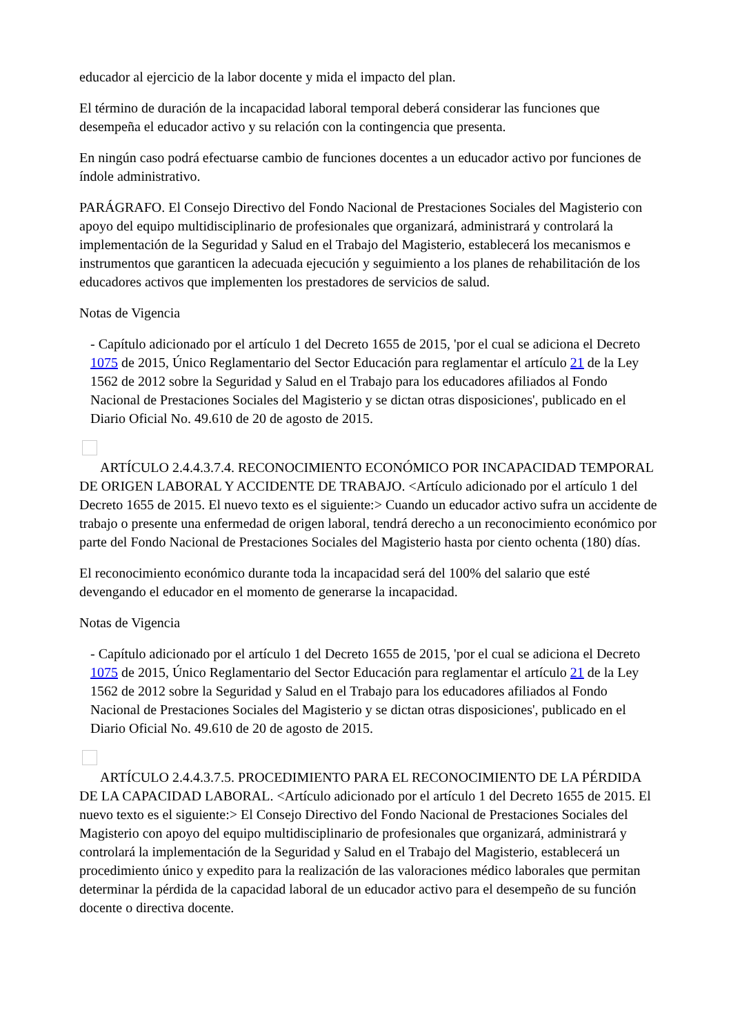educador al ejercicio de la labor docente y mida el impacto del plan.
El término de duración de la incapacidad laboral temporal deberá considerar las funciones que desempeña el educador activo y su relación con la contingencia que presenta.
En ningún caso podrá efectuarse cambio de funciones docentes a un educador activo por funciones de índole administrativo.
PARÁGRAFO. El Consejo Directivo del Fondo Nacional de Prestaciones Sociales del Magisterio con apoyo del equipo multidisciplinario de profesionales que organizará, administrará y controlará la implementación de la Seguridad y Salud en el Trabajo del Magisterio, establecerá los mecanismos e instrumentos que garanticen la adecuada ejecución y seguimiento a los planes de rehabilitación de los educadores activos que implementen los prestadores de servicios de salud.
Notas de Vigencia
- Capítulo adicionado por el artículo 1 del Decreto 1655 de 2015, 'por el cual se adiciona el Decreto 1075 de 2015, Único Reglamentario del Sector Educación para reglamentar el artículo 21 de la Ley 1562 de 2012 sobre la Seguridad y Salud en el Trabajo para los educadores afiliados al Fondo Nacional de Prestaciones Sociales del Magisterio y se dictan otras disposiciones', publicado en el Diario Oficial No. 49.610 de 20 de agosto de 2015.
ARTÍCULO 2.4.4.3.7.4. RECONOCIMIENTO ECONÓMICO POR INCAPACIDAD TEMPORAL DE ORIGEN LABORAL Y ACCIDENTE DE TRABAJO. <Artículo adicionado por el artículo 1 del Decreto 1655 de 2015. El nuevo texto es el siguiente:> Cuando un educador activo sufra un accidente de trabajo o presente una enfermedad de origen laboral, tendrá derecho a un reconocimiento económico por parte del Fondo Nacional de Prestaciones Sociales del Magisterio hasta por ciento ochenta (180) días.
El reconocimiento económico durante toda la incapacidad será del 100% del salario que esté devengando el educador en el momento de generarse la incapacidad.
Notas de Vigencia
- Capítulo adicionado por el artículo 1 del Decreto 1655 de 2015, 'por el cual se adiciona el Decreto 1075 de 2015, Único Reglamentario del Sector Educación para reglamentar el artículo 21 de la Ley 1562 de 2012 sobre la Seguridad y Salud en el Trabajo para los educadores afiliados al Fondo Nacional de Prestaciones Sociales del Magisterio y se dictan otras disposiciones', publicado en el Diario Oficial No. 49.610 de 20 de agosto de 2015.
ARTÍCULO 2.4.4.3.7.5. PROCEDIMIENTO PARA EL RECONOCIMIENTO DE LA PÉRDIDA DE LA CAPACIDAD LABORAL. <Artículo adicionado por el artículo 1 del Decreto 1655 de 2015. El nuevo texto es el siguiente:> El Consejo Directivo del Fondo Nacional de Prestaciones Sociales del Magisterio con apoyo del equipo multidisciplinario de profesionales que organizará, administrará y controlará la implementación de la Seguridad y Salud en el Trabajo del Magisterio, establecerá un procedimiento único y expedito para la realización de las valoraciones médico laborales que permitan determinar la pérdida de la capacidad laboral de un educador activo para el desempeño de su función docente o directiva docente.